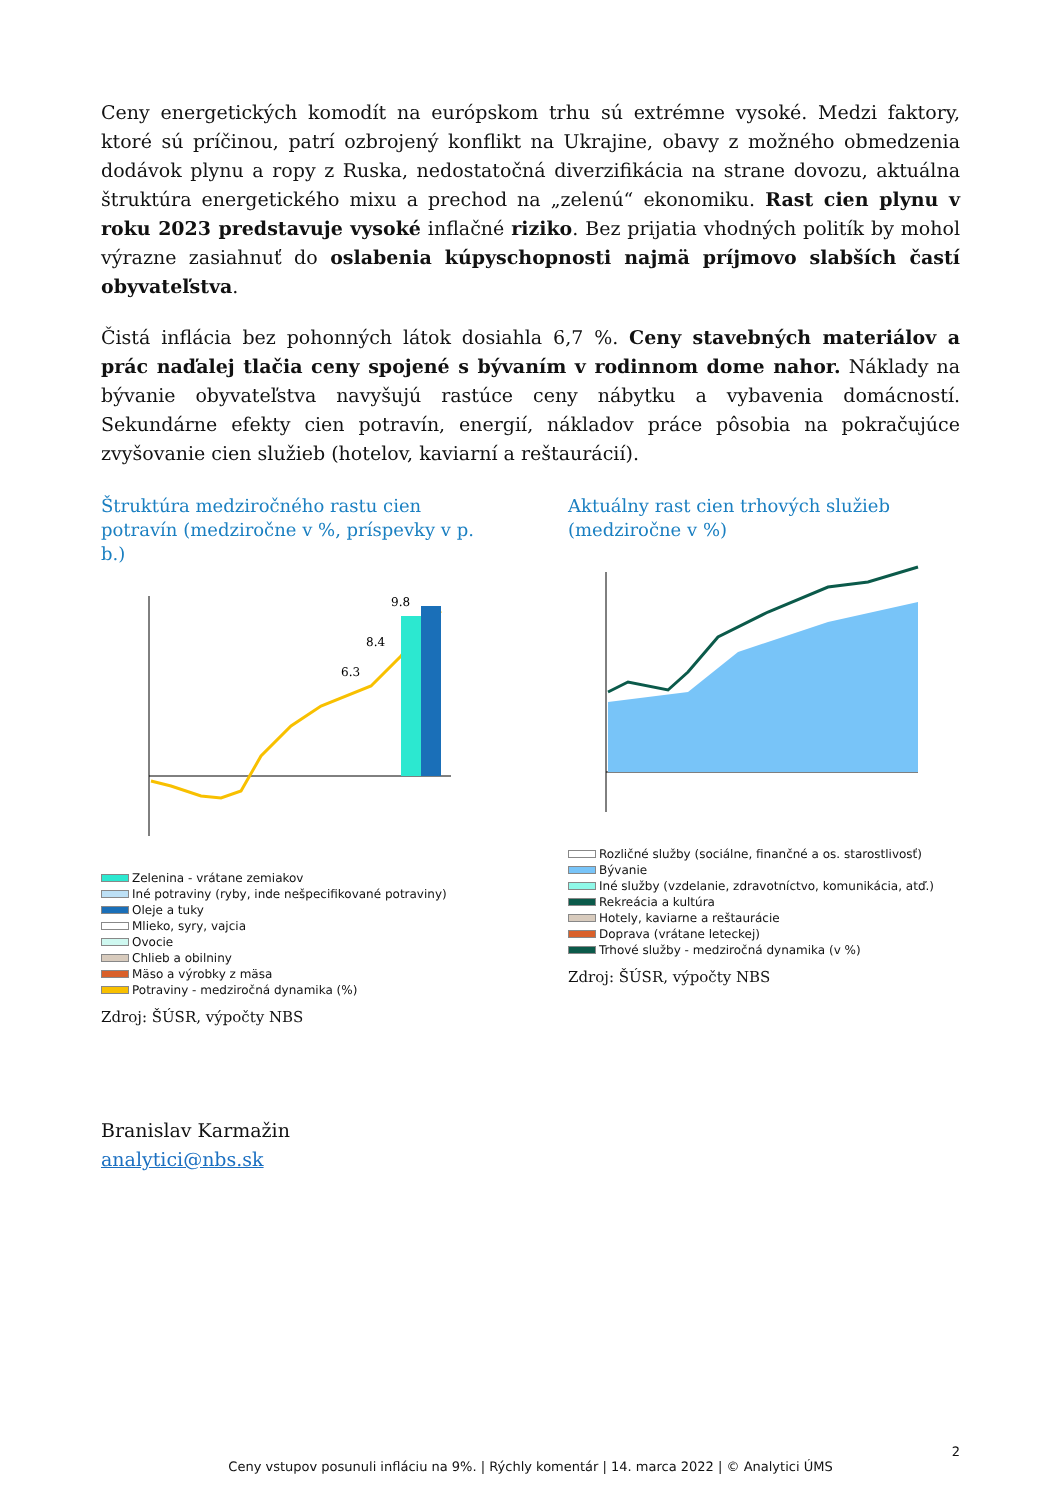Ceny energetických komodít na európskom trhu sú extrémne vysoké. Medzi faktory, ktoré sú príčinou, patrí ozbrojený konflikt na Ukrajine, obavy z možného obmedzenia dodávok plynu a ropy z Ruska, nedostatočná diverzifikácia na strane dovozu, aktuálna štruktúra energetického mixu a prechod na „zelenú“ ekonomiku. Rast cien plynu v roku 2023 predstavuje vysoké inflačné riziko. Bez prijatia vhodných politík by mohol výrazne zasiahnuť do oslabenia kúpyschopnosti najmä príjmovo slabších častí obyvateľstva.
Čistá inflácia bez pohonných látok dosiahla 6,7 %. Ceny stavebných materiálov a prác naďalej tlačia ceny spojené s bývaním v rodinnom dome nahor. Náklady na bývanie obyvateľstva navyšujú rastúce ceny nábytku a vybavenia domácností. Sekundárne efekty cien potravín, energií, nákladov práce pôsobia na pokračujúce zvyšovanie cien služieb (hotelov, kaviarní a reštaurácií).
Štruktúra medziročného rastu cien potravín (medziročne v %, príspevky v p. b.)
9.8
8.4
6.3
Zelenina - vrátane zemiakov
Iné potraviny (ryby, inde nešpecifikované potraviny)
Oleje a tuky
Mlieko, syry, vajcia
Ovocie
Chlieb a obilniny
Mäso a výrobky z mäsa
Potraviny - medziročná dynamika (%)
Zdroj: ŠÚSR, výpočty NBS
Aktuálny rast cien trhových služieb (medziročne v %)
Rozličné služby (sociálne, finančné a os. starostlivosť)
Bývanie
Iné služby (vzdelanie, zdravotníctvo, komunikácia, atď.)
Rekreácia a kultúra
Hotely, kaviarne a reštaurácie
Doprava (vrátane leteckej)
Trhové služby - medziročná dynamika (v %)
Zdroj: ŠÚSR, výpočty NBS
Branislav Karmažin
analytici@nbs.sk
2
Ceny vstupov posunuli infláciu na 9%. | Rýchly komentár | 14. marca 2022 | © Analytici ÚMS